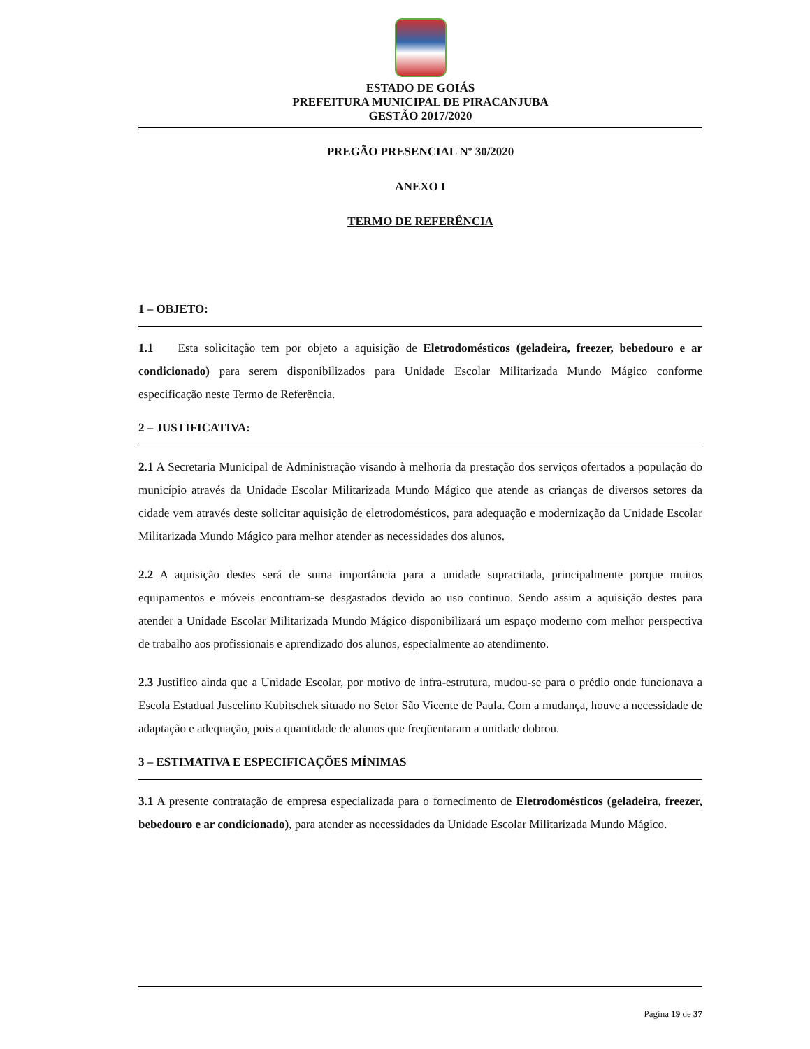ESTADO DE GOIÁS
PREFEITURA MUNICIPAL DE PIRACANJUBA
GESTÃO 2017/2020
PREGÃO PRESENCIAL Nº 30/2020
ANEXO I
TERMO DE REFERÊNCIA
1 – OBJETO:
1.1 Esta solicitação tem por objeto a aquisição de Eletrodomésticos (geladeira, freezer, bebedouro e ar condicionado) para serem disponibilizados para Unidade Escolar Militarizada Mundo Mágico conforme especificação neste Termo de Referência.
2 – JUSTIFICATIVA:
2.1 A Secretaria Municipal de Administração visando à melhoria da prestação dos serviços ofertados a população do município através da Unidade Escolar Militarizada Mundo Mágico que atende as crianças de diversos setores da cidade vem através deste solicitar aquisição de eletrodomésticos, para adequação e modernização da Unidade Escolar Militarizada Mundo Mágico para melhor atender as necessidades dos alunos.
2.2 A aquisição destes será de suma importância para a unidade supracitada, principalmente porque muitos equipamentos e móveis encontram-se desgastados devido ao uso continuo. Sendo assim a aquisição destes para atender a Unidade Escolar Militarizada Mundo Mágico disponibilizará um espaço moderno com melhor perspectiva de trabalho aos profissionais e aprendizado dos alunos, especialmente ao atendimento.
2.3 Justifico ainda que a Unidade Escolar, por motivo de infra-estrutura, mudou-se para o prédio onde funcionava a Escola Estadual Juscelino Kubitschek situado no Setor São Vicente de Paula. Com a mudança, houve a necessidade de adaptação e adequação, pois a quantidade de alunos que freqüentaram a unidade dobrou.
3 – ESTIMATIVA E ESPECIFICAÇÕES MÍNIMAS
3.1 A presente contratação de empresa especializada para o fornecimento de Eletrodomésticos (geladeira, freezer, bebedouro e ar condicionado), para atender as necessidades da Unidade Escolar Militarizada Mundo Mágico.
Página 19 de 37